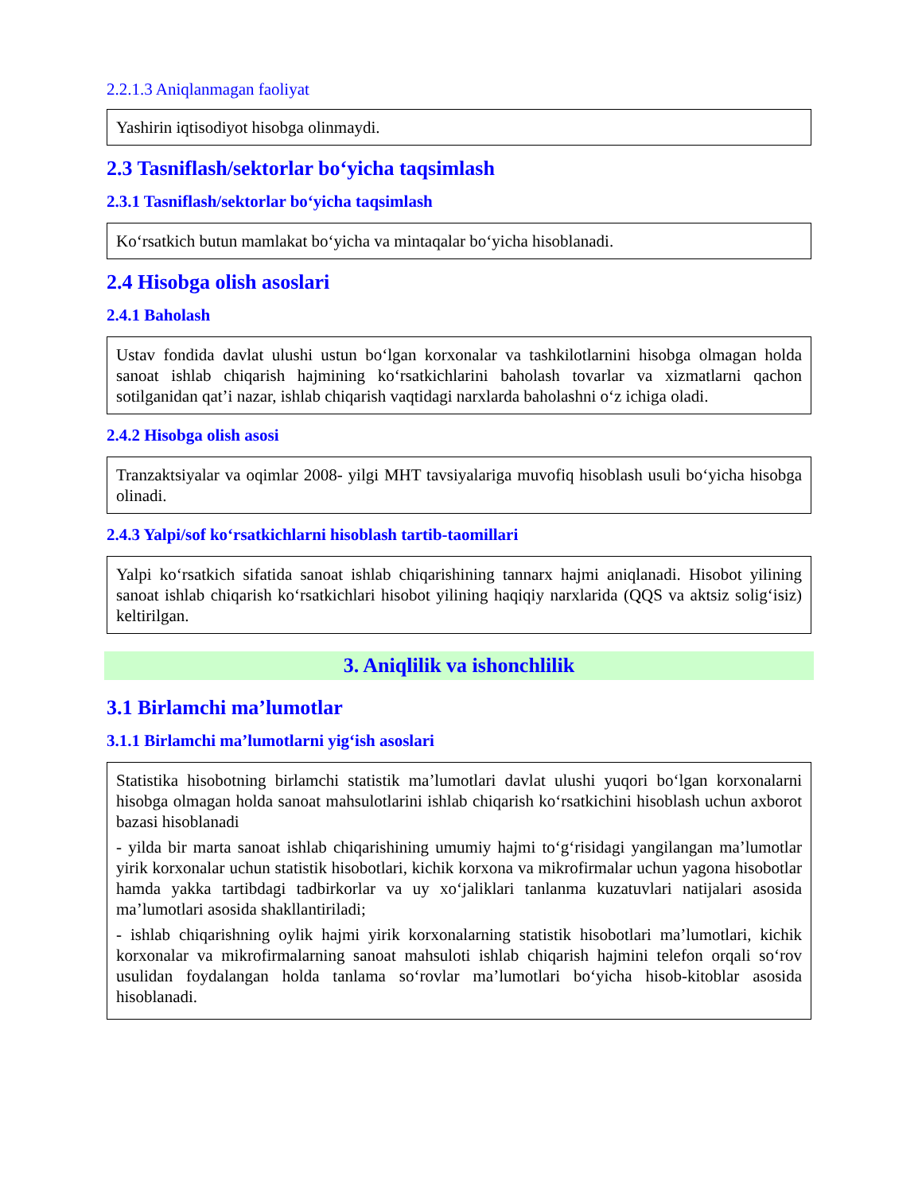2.2.1.3 Aniqlanmagan faoliyat
Yashirin iqtisodiyot hisobga olinmaydi.
2.3 Tasniflash/sektorlar bo‘yicha taqsimlash
2.3.1 Tasniflash/sektorlar bo‘yicha taqsimlash
Ko‘rsatkich butun mamlakat bo‘yicha va mintaqalar bo‘yicha hisoblanadi.
2.4 Hisobga olish asoslari
2.4.1 Baholash
Ustav fondida davlat ulushi ustun bo‘lgan korxonalar va tashkilotlarnini hisobga olmagan holda sanoat ishlab chiqarish hajmining ko‘rsatkichlarini baholash tovarlar va xizmatlarni qachon sotilganidan qat’i nazar, ishlab chiqarish vaqtidagi narxlarda baholashni o‘z ichiga oladi.
2.4.2 Hisobga olish asosi
Tranzaktsiyalar va oqimlar 2008- yilgi MHT tavsiyalariga muvofiq hisoblash usuli bo‘yicha hisobga olinadi.
2.4.3 Yalpi/sof ko‘rsatkichlarni hisoblash tartib-taomillari
Yalpi ko‘rsatkich sifatida sanoat ishlab chiqarishining tannarx hajmi aniqlanadi. Hisobot yilining sanoat ishlab chiqarish ko‘rsatkichlari hisobot yilining haqiqiy narxlarida (QQS va aktsiz solig‘isiz) keltirilgan.
3. Aniqlilik va ishonchlilik
3.1 Birlamchi ma’lumotlar
3.1.1 Birlamchi ma’lumotlarni yig‘ish asoslari
Statistika hisobotning birlamchi statistik ma’lumotlari davlat ulushi yuqori bo‘lgan korxonalarni hisobga olmagan holda sanoat mahsulotlarini ishlab chiqarish ko‘rsatkichini hisoblash uchun axborot bazasi hisoblanadi
- yilda bir marta sanoat ishlab chiqarishining umumiy hajmi to‘g‘risidagi yangilangan ma’lumotlar yirik korxonalar uchun statistik hisobotlari, kichik korxona va mikrofirmalar uchun yagona hisobotlar hamda yakka tartibdagi tadbirkorlar va uy xo‘jaliklari tanlanma kuzatuvlari natijalari asosida ma’lumotlari asosida shakllantiriladi;
- ishlab chiqarishning oylik hajmi yirik korxonalarning statistik hisobotlari ma’lumotlari, kichik korxonalar va mikrofirmalarning sanoat mahsuloti ishlab chiqarish hajmini telefon orqali so‘rov usulidan foydalangan holda tanlama so‘rovlar ma’lumotlari bo‘yicha hisob-kitoblar asosida hisoblanadi.